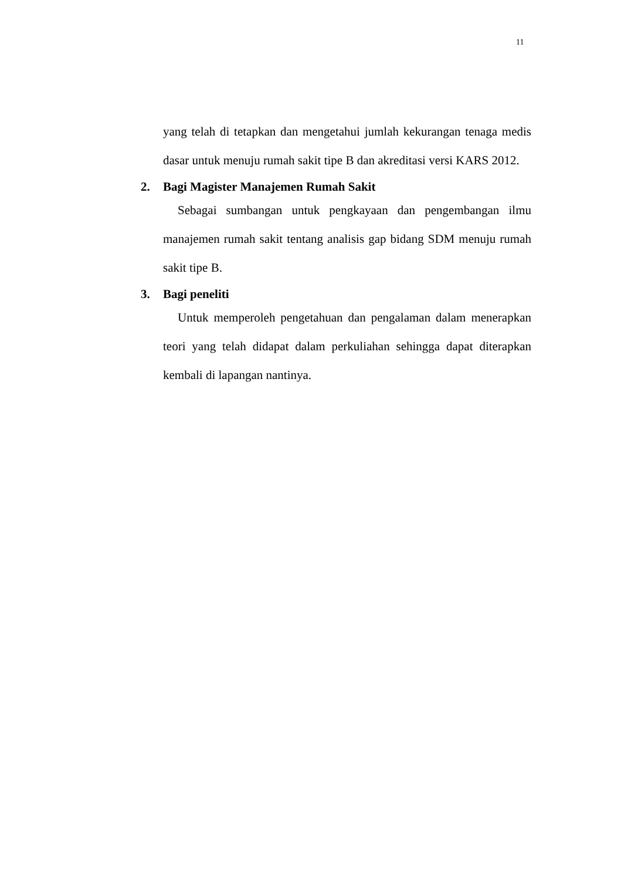11
yang telah di tetapkan dan mengetahui jumlah kekurangan tenaga medis dasar untuk menuju rumah sakit tipe B dan akreditasi versi KARS 2012.
2. Bagi Magister Manajemen Rumah Sakit
Sebagai sumbangan untuk pengkayaan dan pengembangan ilmu manajemen rumah sakit tentang analisis gap bidang SDM menuju rumah sakit tipe B.
3. Bagi peneliti
Untuk memperoleh pengetahuan dan pengalaman dalam menerapkan teori yang telah didapat dalam perkuliahan sehingga dapat diterapkan kembali di lapangan nantinya.